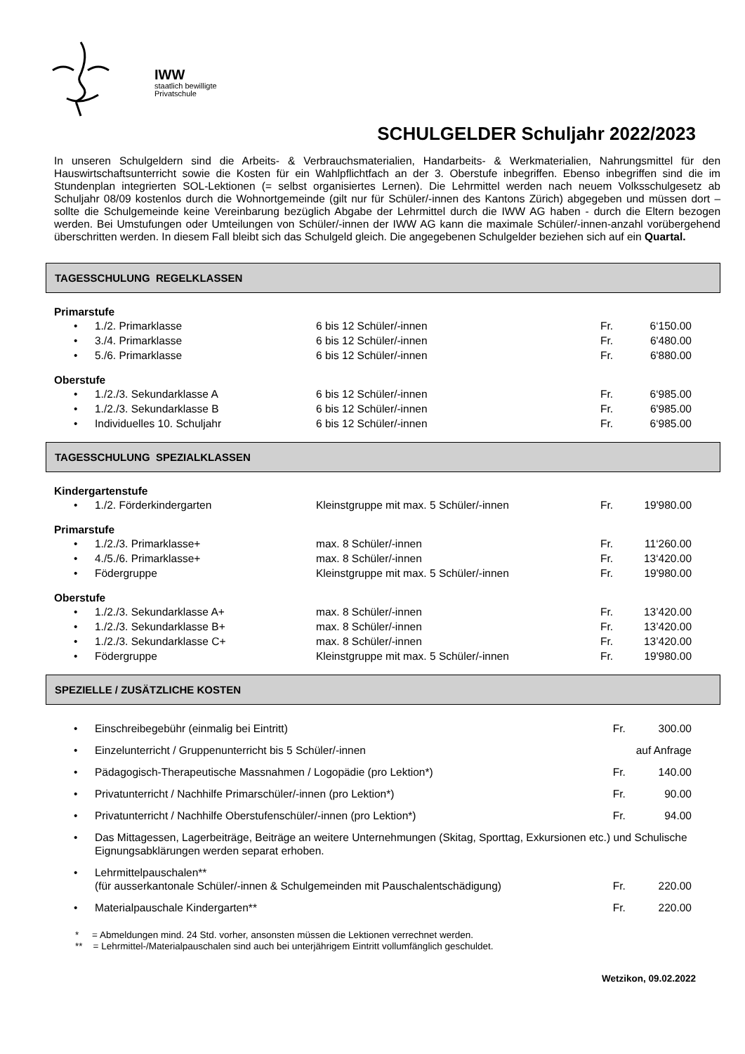IWW
staatlich bewilligte
Privatschule
SCHULGELDER Schuljahr 2022/2023
In unseren Schulgeldern sind die Arbeits- & Verbrauchsmaterialien, Handarbeits- & Werkmaterialien, Nahrungsmittel für den Hauswirtschaftsunterricht sowie die Kosten für ein Wahlpflichtfach an der 3. Oberstufe inbegriffen. Ebenso inbegriffen sind die im Stundenplan integrierten SOL-Lektionen (= selbst organisiertes Lernen). Die Lehrmittel werden nach neuem Volksschulgesetz ab Schuljahr 08/09 kostenlos durch die Wohnortgemeinde (gilt nur für Schüler/-innen des Kantons Zürich) abgegeben und müssen dort – sollte die Schulgemeinde keine Vereinbarung bezüglich Abgabe der Lehrmittel durch die IWW AG haben - durch die Eltern bezogen werden. Bei Umstufungen oder Umteilungen von Schüler/-innen der IWW AG kann die maximale Schüler/-innen-anzahl vorübergehend überschritten werden. In diesem Fall bleibt sich das Schulgeld gleich. Die angegebenen Schulgelder beziehen sich auf ein Quartal.
TAGESSCHULUNG REGELKLASSEN
Primarstufe
| • | 1./2. Primarklasse | 6 bis 12 Schüler/-innen | Fr. | 6‘150.00 |
| • | 3./4. Primarklasse | 6 bis 12 Schüler/-innen | Fr. | 6'480.00 |
| • | 5./6. Primarklasse | 6 bis 12 Schüler/-innen | Fr. | 6'880.00 |
Oberstufe
| • | 1./2./3. Sekundarklasse A | 6 bis 12 Schüler/-innen | Fr. | 6‘985.00 |
| • | 1./2./3. Sekundarklasse B | 6 bis 12 Schüler/-innen | Fr. | 6'985.00 |
| • | Individuelles 10. Schuljahr | 6 bis 12 Schüler/-innen | Fr. | 6‘985.00 |
TAGESSCHULUNG SPEZIALKLASSEN
Kindergartenstufe
| • | 1./2. Förderkindergarten | Kleinstgruppe mit max. 5 Schüler/-innen | Fr. | 19'980.00 |
Primarstufe
| • | 1./2./3. Primarklasse+ | max. 8 Schüler/-innen | Fr. | 11‘260.00 |
| • | 4./5./6. Primarklasse+ | max. 8 Schüler/-innen | Fr. | 13‘420.00 |
| • | Födergruppe | Kleinstgruppe mit max. 5 Schüler/-innen | Fr. | 19'980.00 |
Oberstufe
| • | 1./2./3. Sekundarklasse A+ | max. 8 Schüler/-innen | Fr. | 13’420.00 |
| • | 1./2./3. Sekundarklasse B+ | max. 8 Schüler/-innen | Fr. | 13’420.00 |
| • | 1./2./3. Sekundarklasse C+ | max. 8 Schüler/-innen | Fr. | 13’420.00 |
| • | Födergruppe | Kleinstgruppe mit max. 5 Schüler/-innen | Fr. | 19'980.00 |
SPEZIELLE / ZUSÄTZLICHE KOSTEN
| • | Einschreibegebühr (einmalig bei Eintritt) | Fr. | 300.00 |
| • | Einzelunterricht / Gruppenunterricht bis 5 Schüler/-innen | auf Anfrage | |
| • | Pädagogisch-Therapeutische Massnahmen / Logopädie (pro Lektion*) | Fr. | 140.00 |
| • | Privatunterricht / Nachhilfe Primarschüler/-innen (pro Lektion*) | Fr. | 90.00 |
| • | Privatunterricht / Nachhilfe Oberstufenschüler/-innen (pro Lektion*) | Fr. | 94.00 |
| • | Das Mittagessen, Lagerbeiträge, Beiträge an weitere Unternehmungen (Skitag, Sporttag, Exkursionen etc.) und Schulische Eignungsabklärungen werden separat erhoben. | | |
| • | Lehrmittelpauschalen** (für ausserkantonale Schüler/-innen & Schulgemeinden mit Pauschalentschädigung) | Fr. | 220.00 |
| • | Materialpauschale Kindergarten** | Fr. | 220.00 |
* = Abmeldungen mind. 24 Std. vorher, ansonsten müssen die Lektionen verrechnet werden.
** = Lehrmittel-/Materialpauschalen sind auch bei unterjährigem Eintritt vollumfänglich geschuldet.
Wetzikon, 09.02.2022